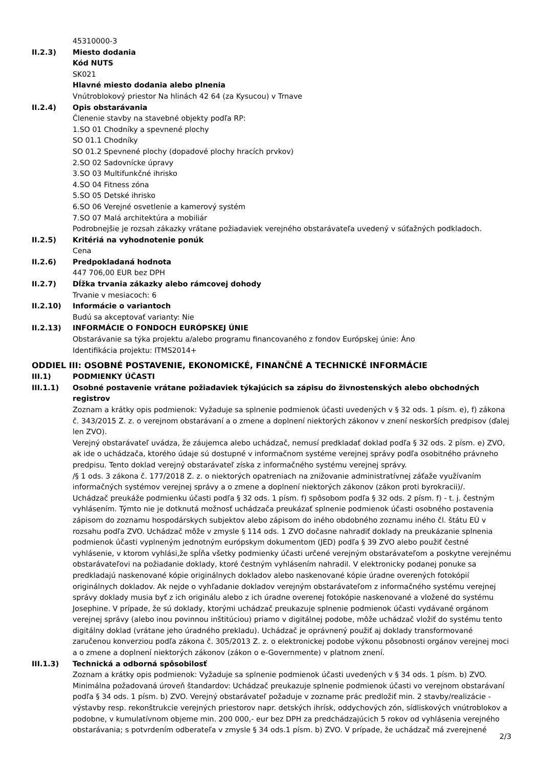45310000-3
II.2.3) Miesto dodania
Kód NUTS
SK021
Hlavné miesto dodania alebo plnenia
Vnútroblokový priestor Na hlinách 42 64 (za Kysucou) v Trnave
II.2.4) Opis obstarávania
Členenie stavby na stavebné objekty podľa RP:
1.SO 01 Chodníky a spevnené plochy
SO 01.1 Chodníky
SO 01.2 Spevnené plochy (dopadové plochy hracích prvkov)
2.SO 02 Sadovnícke úpravy
3.SO 03 Multifunkčné ihrisko
4.SO 04 Fitness zóna
5.SO 05 Detské ihrisko
6.SO 06 Verejné osvetlenie a kamerový systém
7.SO 07 Malá architektúra a mobiliár
Podrobnejšie je rozsah zákazky vrátane požiadaviek verejného obstarávateľa uvedený v súťažných podkladoch.
II.2.5) Kritériá na vyhodnotenie ponúk
Cena
II.2.6) Predpokladaná hodnota
447 706,00 EUR bez DPH
II.2.7) Dĺžka trvania zákazky alebo rámcovej dohody
Trvanie v mesiacoch: 6
II.2.10) Informácie o variantoch
Budú sa akceptovať varianty: Nie
II.2.13) INFORMÁCIE O FONDOCH EURÓPSKEJ ÚNIE
Obstarávanie sa týka projektu a/alebo programu financovaného z fondov Európskej únie: Áno
Identifikácia projektu: ITMS2014+
ODDIEL III: OSOBNÉ POSTAVENIE, EKONOMICKÉ, FINANČNÉ A TECHNICKÉ INFORMÁCIE
III.1) PODMIENKY ÚČASTI
III.1.1) Osobné postavenie vrátane požiadaviek týkajúcich sa zápisu do živnostenských alebo obchodných registrov
Zoznam a krátky opis podmienok: Vyžaduje sa splnenie podmienok účasti uvedených v § 32 ods. 1 písm. e), f) zákona č. 343/2015 Z. z. o verejnom obstarávaní a o zmene a doplnení niektorých zákonov v znení neskorších predpisov (ďalej len ZVO).
Verejný obstarávateľ uvádza, že záujemca alebo uchádzač, nemusí predkladať doklad podľa § 32 ods. 2 písm. e) ZVO, ak ide o uchádzača, ktorého údaje sú dostupné v informačnom systéme verejnej správy podľa osobitného právneho predpisu. Tento doklad verejný obstarávateľ získa z informačného systému verejnej správy.
/§ 1 ods. 3 zákona č. 177/2018 Z. z. o niektorých opatreniach na znižovanie administratívnej záťaže využívaním informačných systémov verejnej správy a o zmene a doplnení niektorých zákonov (zákon proti byrokracii)/.
Uchádzač preukáže podmienku účasti podľa § 32 ods. 1 písm. f) spôsobom podľa § 32 ods. 2 písm. f) - t. j. čestným vyhlásením. Týmto nie je dotknutá možnosť uchádzača preukázať splnenie podmienok účasti osobného postavenia zápisom do zoznamu hospodárskych subjektov alebo zápisom do iného obdobného zoznamu iného čl. štátu EÚ v rozsahu podľa ZVO. Uchádzač môže v zmysle § 114 ods. 1 ZVO dočasne nahradiť doklady na preukázanie splnenia podmienok účasti vyplneným jednotným európskym dokumentom (JED) podľa § 39 ZVO alebo použiť čestné vyhlásenie, v ktorom vyhlási,že spĺňa všetky podmienky účasti určené verejným obstarávateľom a poskytne verejnému obstarávateľovi na požiadanie doklady, ktoré čestným vyhlásením nahradil. V elektronicky podanej ponuke sa predkladajú naskenované kópie originálnych dokladov alebo naskenované kópie úradne overených fotokópií originálnych dokladov. Ak nejde o vyhľadanie dokladov verejným obstarávateľom z informačného systému verejnej správy doklady musia byť z ich originálu alebo z ich úradne overenej fotokópie naskenované a vložené do systému Josephine. V prípade, že sú doklady, ktorými uchádzač preukazuje splnenie podmienok účasti vydávané orgánom verejnej správy (alebo inou povinnou inštitúciou) priamo v digitálnej podobe, môže uchádzač vložiť do systému tento digitálny doklad (vrátane jeho úradného prekladu). Uchádzač je oprávnený použiť aj doklady transformované zaručenou konverziou podľa zákona č. 305/2013 Z. z. o elektronickej podobe výkonu pôsobnosti orgánov verejnej moci a o zmene a doplnení niektorých zákonov (zákon o e-Governmente) v platnom znení.
III.1.3) Technická a odborná spôsobilosť
Zoznam a krátky opis podmienok: Vyžaduje sa splnenie podmienok účasti uvedených v § 34 ods. 1 písm. b) ZVO.
Minimálna požadovaná úroveň štandardov: Uchádzač preukazuje splnenie podmienok účasti vo verejnom obstarávaní podľa § 34 ods. 1 písm. b) ZVO. Verejný obstarávateľ požaduje v zozname prác predložiť min. 2 stavby/realizácie - výstavby resp. rekonštrukcie verejných priestorov napr. detských ihrísk, oddychových zón, sídliskových vnútroblokov a podobne, v kumulatívnom objeme min. 200 000,- eur bez DPH za predchádzajúcich 5 rokov od vyhlásenia verejného obstarávania; s potvrdením odberateľa v zmysle § 34 ods.1 písm. b) ZVO. V prípade, že uchádzač má zverejnené
2/3